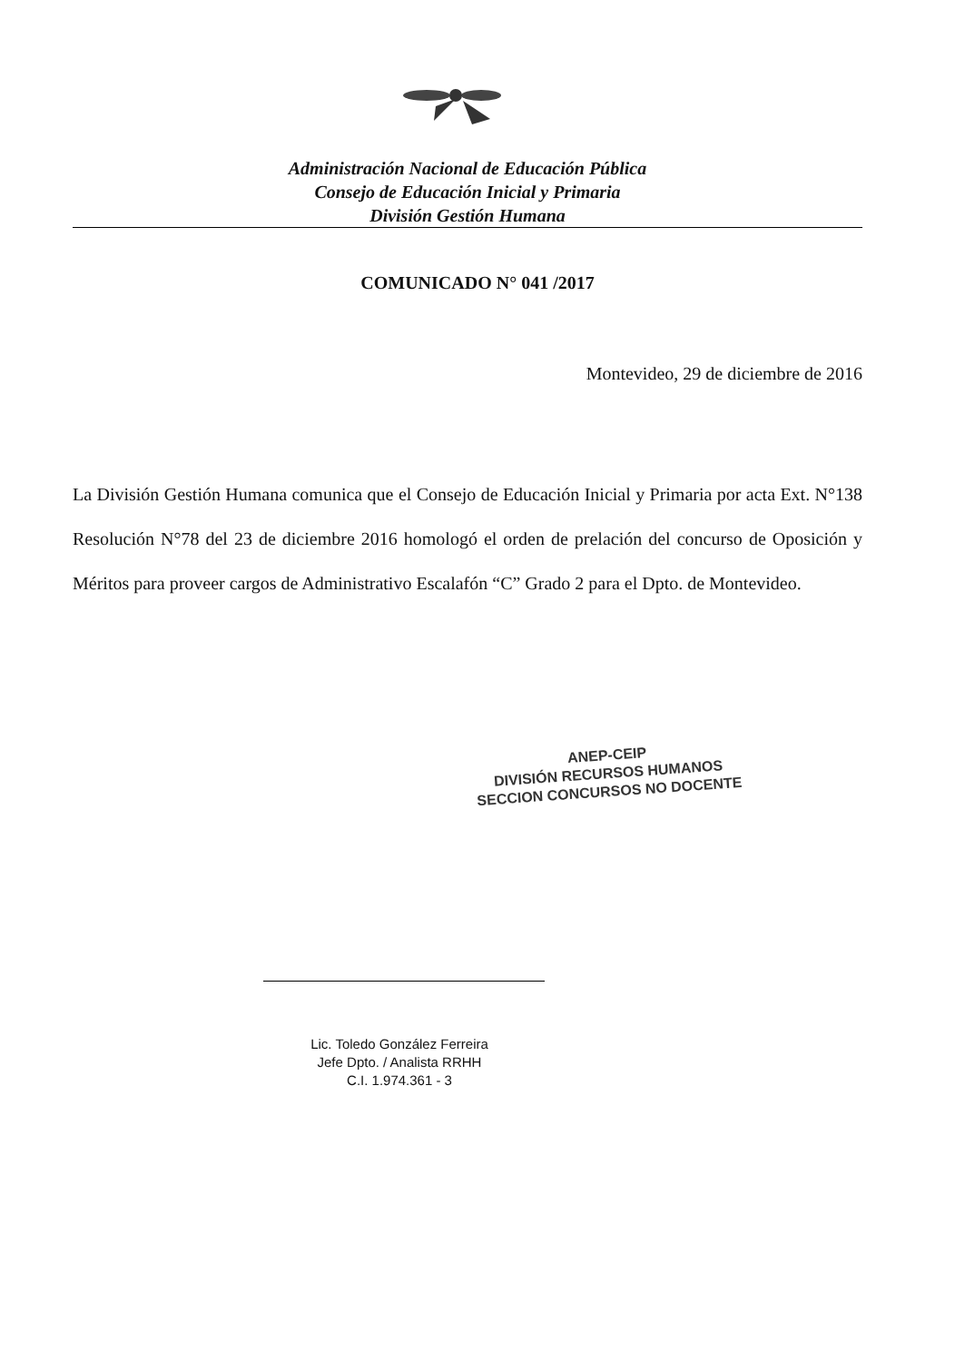Administración Nacional de Educación Pública
Consejo de Educación Inicial y Primaria
División Gestión Humana
COMUNICADO N° 041 /2017
Montevideo, 29 de diciembre de 2016
La División Gestión Humana comunica que el Consejo de Educación Inicial y Primaria por acta Ext. N°138 Resolución N°78 del 23 de diciembre 2016 homologó el orden de prelación del concurso de Oposición y Méritos para proveer cargos de Administrativo Escalafón “C” Grado 2 para el Dpto. de Montevideo.
ANEP-CEIP
DIVISIÓN RECURSOS HUMANOS
SECCION CONCURSOS NO DOCENTE
Lic. Toledo González Ferreira
Jefe Dpto. / Analista RRHH
C.I. 1.974.361 - 3